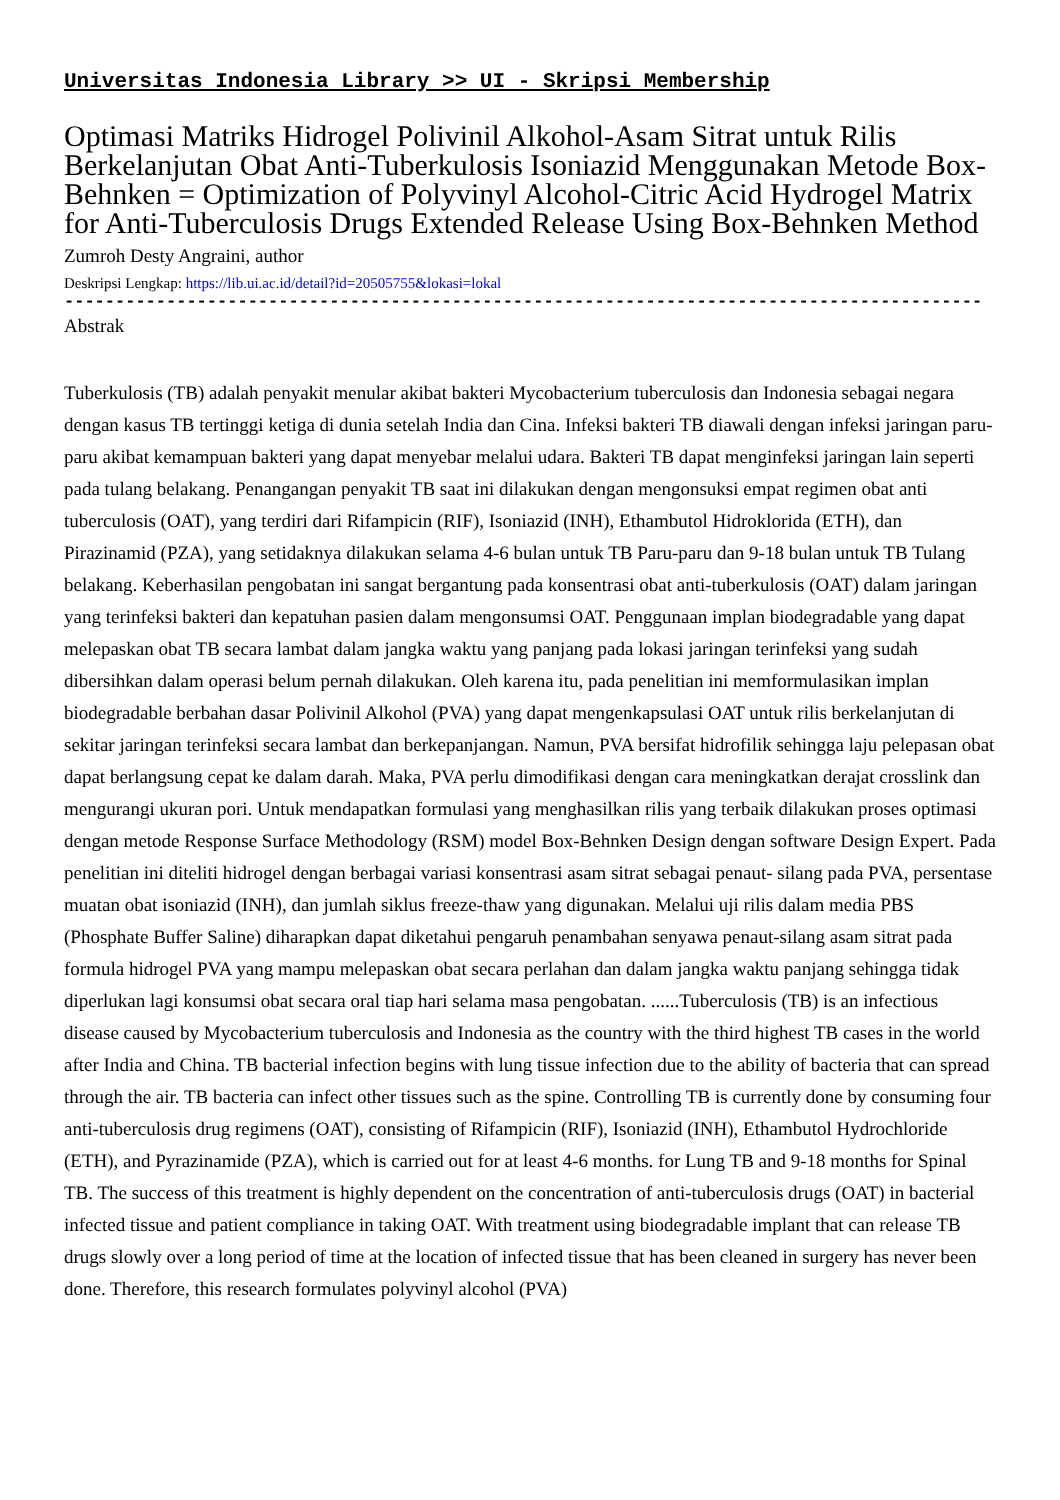Universitas Indonesia Library >> UI - Skripsi Membership
Optimasi Matriks Hidrogel Polivinil Alkohol-Asam Sitrat untuk Rilis Berkelanjutan Obat Anti-Tuberkulosis Isoniazid Menggunakan Metode Box-Behnken = Optimization of Polyvinyl Alcohol-Citric Acid Hydrogel Matrix for Anti-Tuberculosis Drugs Extended Release Using Box-Behnken Method
Zumroh Desty Angraini, author
Deskripsi Lengkap: https://lib.ui.ac.id/detail?id=20505755&lokasi=lokal
------------------------------------------------------------------------------------------
Abstrak
Tuberkulosis (TB) adalah penyakit menular akibat bakteri Mycobacterium tuberculosis dan Indonesia sebagai negara dengan kasus TB tertinggi ketiga di dunia setelah India dan Cina. Infeksi bakteri TB diawali dengan infeksi jaringan paru-paru akibat kemampuan bakteri yang dapat menyebar melalui udara. Bakteri TB dapat menginfeksi jaringan lain seperti pada tulang belakang. Penangangan penyakit TB saat ini dilakukan dengan mengonsuksi empat regimen obat anti tuberculosis (OAT), yang terdiri dari Rifampicin (RIF), Isoniazid (INH), Ethambutol Hidroklorida (ETH), dan Pirazinamid (PZA), yang setidaknya dilakukan selama 4-6 bulan untuk TB Paru-paru dan 9-18 bulan untuk TB Tulang belakang. Keberhasilan pengobatan ini sangat bergantung pada konsentrasi obat anti-tuberkulosis (OAT) dalam jaringan yang terinfeksi bakteri dan kepatuhan pasien dalam mengonsumsi OAT. Penggunaan implan biodegradable yang dapat melepaskan obat TB secara lambat dalam jangka waktu yang panjang pada lokasi jaringan terinfeksi yang sudah dibersihkan dalam operasi belum pernah dilakukan. Oleh karena itu, pada penelitian ini memformulasikan implan biodegradable berbahan dasar Polivinil Alkohol (PVA) yang dapat mengenkapsulasi OAT untuk rilis berkelanjutan di sekitar jaringan terinfeksi secara lambat dan berkepanjangan. Namun, PVA bersifat hidrofilik sehingga laju pelepasan obat dapat berlangsung cepat ke dalam darah. Maka, PVA perlu dimodifikasi dengan cara meningkatkan derajat crosslink dan mengurangi ukuran pori. Untuk mendapatkan formulasi yang menghasilkan rilis yang terbaik dilakukan proses optimasi dengan metode Response Surface Methodology (RSM) model Box-Behnken Design dengan software Design Expert. Pada penelitian ini diteliti hidrogel dengan berbagai variasi konsentrasi asam sitrat sebagai penaut- silang pada PVA, persentase muatan obat isoniazid (INH), dan jumlah siklus freeze-thaw yang digunakan. Melalui uji rilis dalam media PBS (Phosphate Buffer Saline) diharapkan dapat diketahui pengaruh penambahan senyawa penaut-silang asam sitrat pada formula hidrogel PVA yang mampu melepaskan obat secara perlahan dan dalam jangka waktu panjang sehingga tidak diperlukan lagi konsumsi obat secara oral tiap hari selama masa pengobatan. ......Tuberculosis (TB) is an infectious disease caused by Mycobacterium tuberculosis and Indonesia as the country with the third highest TB cases in the world after India and China. TB bacterial infection begins with lung tissue infection due to the ability of bacteria that can spread through the air. TB bacteria can infect other tissues such as the spine. Controlling TB is currently done by consuming four anti-tuberculosis drug regimens (OAT), consisting of Rifampicin (RIF), Isoniazid (INH), Ethambutol Hydrochloride (ETH), and Pyrazinamide (PZA), which is carried out for at least 4-6 months. for Lung TB and 9-18 months for Spinal TB. The success of this treatment is highly dependent on the concentration of anti-tuberculosis drugs (OAT) in bacterial infected tissue and patient compliance in taking OAT. With treatment using biodegradable implant that can release TB drugs slowly over a long period of time at the location of infected tissue that has been cleaned in surgery has never been done. Therefore, this research formulates polyvinyl alcohol (PVA)